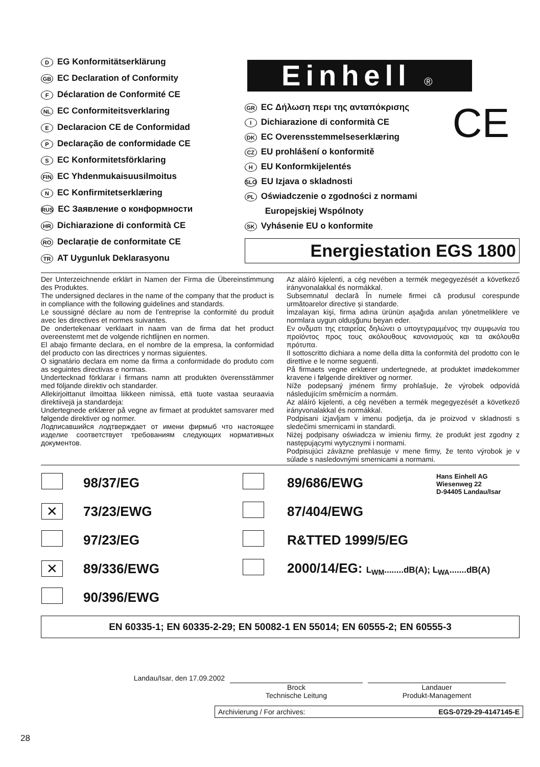D EG Konformitätserklärung
GB EC Declaration of Conformity
F Déclaration de Conformité CE
NL EC Conformiteitsverklaring
E Declaracion CE de Conformidad
P Declaração de conformidade CE
S EC Konformitetsförklaring
FIN EC Yhdenmukaisuusilmoitus
N EC Konfirmitetserklæring
RUS EC Заявление о конформности
HR Dichiarazione di conformità CE
RO Declarație de conformitate CE
TR AT Uygunluk Deklarasyonu
Einhell ®
CE
GR EC Δήλωση περι της ανταπόκρισης
I Dichiarazione di conformità CE
DK EC Overensstemmelseserklæring
CZ EU prohlášení o konformitě
H EU Konformkijelentés
SLO EU Izjava o skladnosti
PL Oświadczenie o zgodności z normami
Europejskiej Wspólnoty
SK Vyhásenie EU o konformite
Energiestation EGS 1800
Der Unterzeichnende erklärt in Namen der Firma die Übereinstimmung des Produktes.
The undersigned declares in the name of the company that the product is in compliance with the following guidelines and standards.
Le soussigné déclare au nom de l’entreprise la conformité du produit avec les directives et normes suivantes.
De ondertekenaar verklaart in naam van de firma dat het product overeenstemt met de volgende richtlijnen en normen.
El abajo firmante declara, en el nombre de la empresa, la conformidad del producto con las directrices y normas siguientes.
O signatário declara em nome da firma a conformidade do produto com as seguintes directivas e normas.
Undertecknad förklarar i firmans namn att produkten överensstämmer med följande direktiv och standarder.
Allekirjoittanut ilmoittaa liikkeen nimissä, että tuote vastaa seuraavia direktiivejä ja standardeja:
Undertegnede erklærer på vegne av firmaet at produktet samsvarer med følgende direktiver og normer.
Лодписавшийся лодтверждает от имени фирмыб что настоящее изделие соответствует требованиям следующих нормативных документов.
Az aláíró kijelenti, a cég nevében a termék megegyezését a következő irányvonalakkal és normákkal.
Subsemnatul declară În numele firmei că produsul corespunde următoarelor directive și standarde.
İmzalayan kişi, firma adına ürünün aşağıda anılan yönetmeliklere ve normlara uygun olduşğunu beyan eder.
Εν ονδματι της εταιρείας δηλώνει ο υπογεγραμμένος την συμφωνία του προϊόντος προς τους ακόλουθους κανονισμούς και τα ακόλουθα πρότυπα.
Il sottoscritto dichiara a nome della ditta la conformità del prodotto con le direttive e le norme seguenti.
På firmaets vegne erklærer undertegnede, at produktet imødekommer kravene i følgende direktiver og normer.
Níže podepsaný jménem firmy prohlašuje, že výrobek odpovídá následujícím směrnicím a normám.
Az aláíró kijelenti, a cég nevében a termék megegyezését a következő irányvonalakkal és normákkal.
Podpisani izjavljam v imenu podjetja, da je proizvod v skladnosti s sledečimi smernicami in standardi.
Niżej podpisany oświadcza w imieniu firmy, że produkt jest zgodny z następującymi wytycznymi i normami.
Podpisujúci záväzne prehlasuje v mene firmy, že tento výrobok je v súlade s nasledovnými smernicami a normami.
| | 98/37/EG | | 89/686/EWG | Hans Einhell AG Wiesenweg 22 D-94405 Landau/Isar |
| ✕ | 73/23/EWG | | 87/404/EWG | |
| | 97/23/EG | | R&TTED 1999/5/EG | |
| ✕ | 89/336/EWG | | 2000/14/EG: L<sub>WM</sub>........dB(A); L<sub>WA</sub>.......dB(A) | |
| | 90/396/EWG | | | |
EN 60335-1; EN 60335-2-29; EN 50082-1 EN 55014; EN 60555-2; EN 60555-3
Landau/Isar, den 17.09.2002
Brock
Technische Leitung
Landauer
Produkt-Management
Archivierung / For archives: EGS-0729-29-4147145-E
28